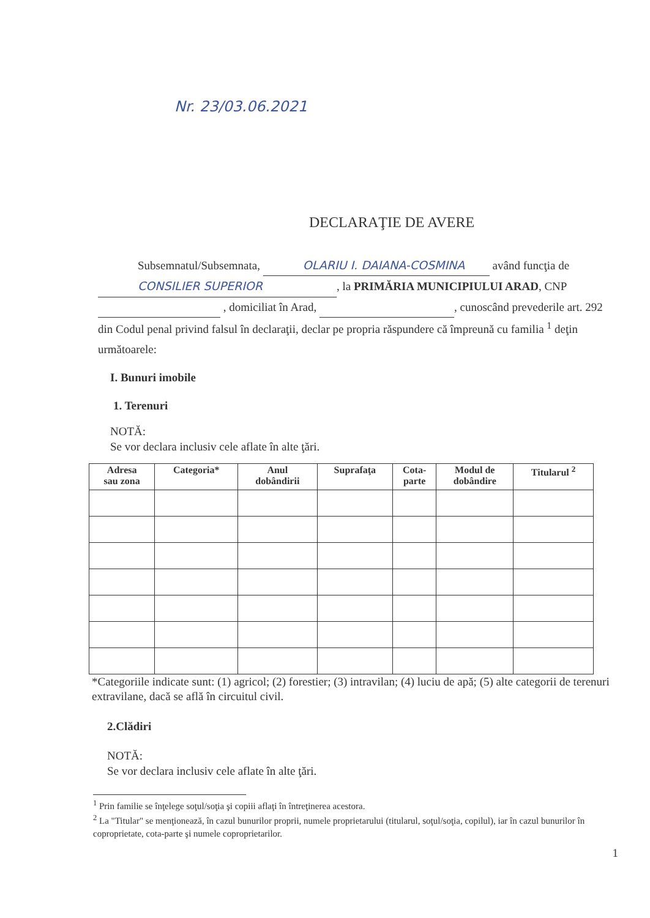Nr. 23/03.06.2021
DECLARAŢIE DE AVERE
Subsemnatul/Subsemnata, OLARIU I. DAIANA-COSMINA având funcţia de CONSILIER SUPERIOR, la PRIMĂRIA MUNICIPIULUI ARAD, CNP , domiciliat în Arad, , cunoscând prevederile art. 292 din Codul penal privind falsul în declaraţii, declar pe propria răspundere că împreună cu familia <sup>1</sup> deţin următoarele:
I. Bunuri imobile
1. Terenuri
NOTĂ:
Se vor declara inclusiv cele aflate în alte ţări.
| Adresa sau zona | Categoria* | Anul dobândirii | Suprafaţa | Cota- parte | Modul de dobândire | Titularul <sup>2</sup> |
| --- | --- | --- | --- | --- | --- | --- |
*Categoriile indicate sunt: (1) agricol; (2) forestier; (3) intravilan; (4) luciu de apă; (5) alte categorii de terenuri extravilane, dacă se află în circuitul civil.
2.Clădiri
NOTĂ:
Se vor declara inclusiv cele aflate în alte ţări.
<sup>1</sup> Prin familie se înţelege soţul/soţia şi copiii aflaţi în întreţinerea acestora.
<sup>2</sup> La "Titular" se menţionează, în cazul bunurilor proprii, numele proprietarului (titularul, soţul/soţia, copilul), iar în cazul bunurilor în coproprietate, cota-parte şi numele coproprietarilor.
1